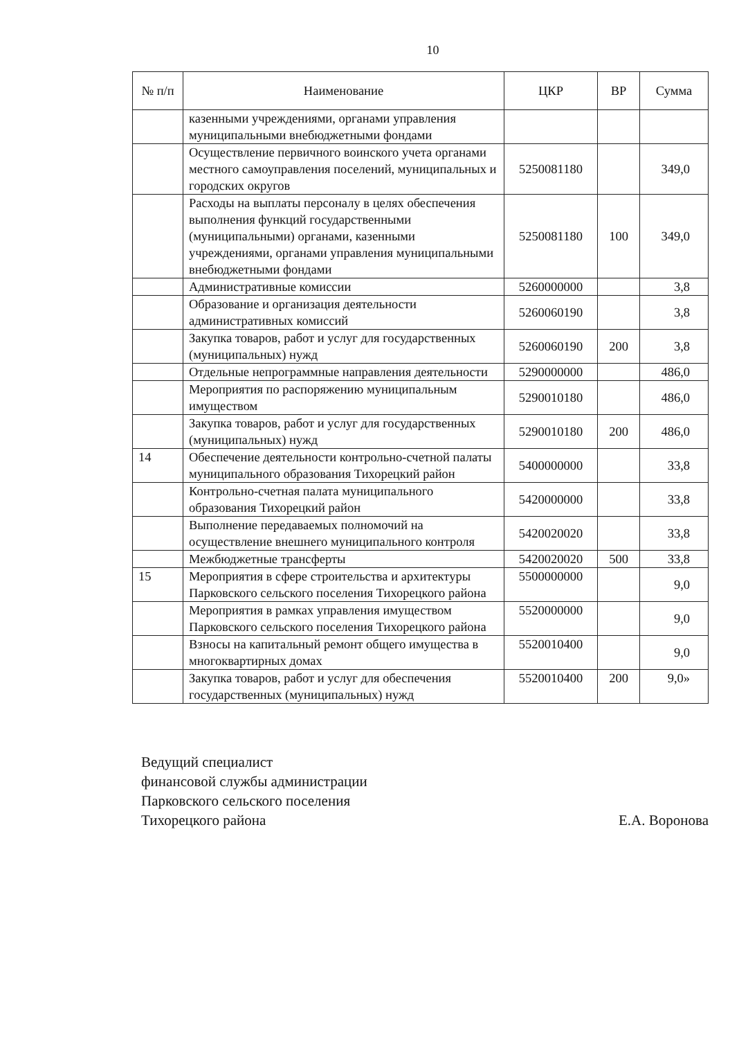10
| № п/п | Наименование | ЦКР | ВР | Сумма |
| --- | --- | --- | --- | --- |
| | казенными учреждениями, органами управления муниципальными внебюджетными фондами | | | |
| | Осуществление первичного воинского учета органами местного самоуправления поселений, муниципальных и городских округов | 5250081180 | | 349,0 |
| | Расходы на выплаты персоналу в целях обеспечения выполнения функций государственными (муниципальными) органами, казенными учреждениями, органами управления муниципальными внебюджетными фондами | 5250081180 | 100 | 349,0 |
| | Административные комиссии | 5260000000 | | 3,8 |
| | Образование и организация деятельности административных комиссий | 5260060190 | | 3,8 |
| | Закупка товаров, работ и услуг для государственных (муниципальных) нужд | 5260060190 | 200 | 3,8 |
| | Отдельные непрограммные направления деятельности | 5290000000 | | 486,0 |
| | Мероприятия по распоряжению муниципальным имуществом | 5290010180 | | 486,0 |
| | Закупка товаров, работ и услуг для государственных (муниципальных) нужд | 5290010180 | 200 | 486,0 |
| 14 | Обеспечение деятельности контрольно-счетной палаты муниципального образования Тихорецкий район | 5400000000 | | 33,8 |
| | Контрольно-счетная палата муниципального образования Тихорецкий район | 5420000000 | | 33,8 |
| | Выполнение передаваемых полномочий на осуществление внешнего муниципального контроля | 5420020020 | | 33,8 |
| | Межбюджетные трансферты | 5420020020 | 500 | 33,8 |
| 15 | Мероприятия в сфере строительства и архитектуры Парковского сельского поселения Тихорецкого района | 5500000000 | | 9,0 |
| | Мероприятия в рамках управления имуществом Парковского сельского поселения Тихорецкого района | 5520000000 | | 9,0 |
| | Взносы на капитальный ремонт общего имущества в многоквартирных домах | 5520010400 | | 9,0 |
| | Закупка товаров, работ и услуг для обеспечения государственных (муниципальных) нужд | 5520010400 | 200 | 9,0» |
Ведущий специалист
финансовой службы администрации
Парковского сельского поселения
Тихорецкого района
Е.А. Воронова